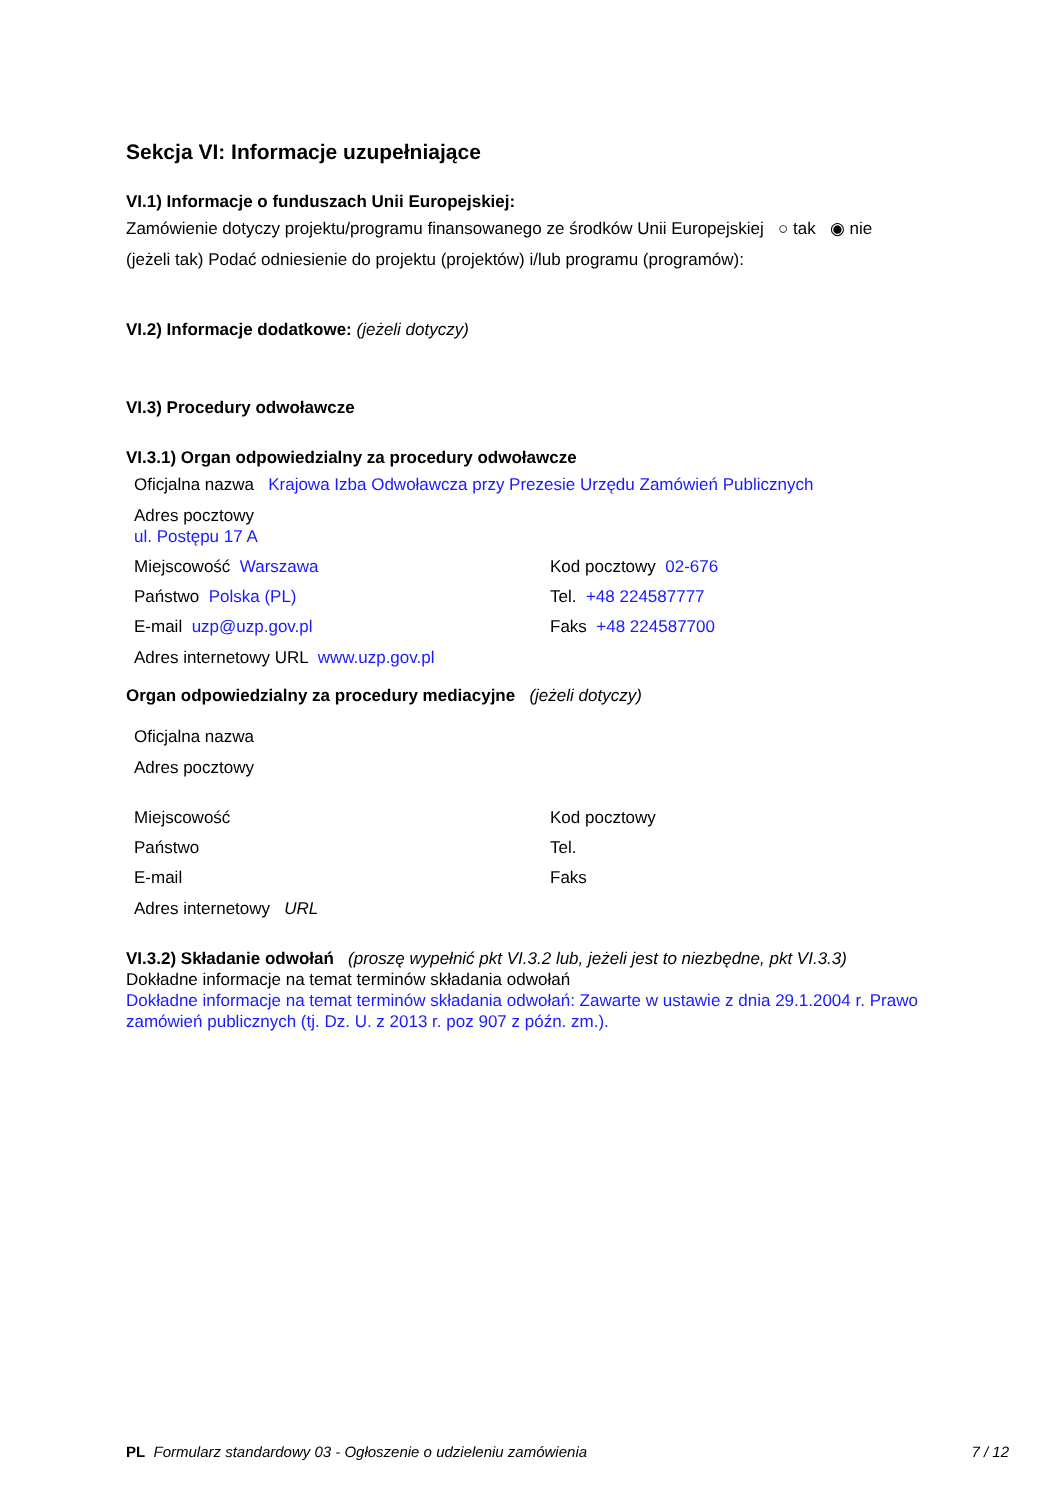Sekcja VI: Informacje uzupełniające
VI.1) Informacje o funduszach Unii Europejskiej:
Zamówienie dotyczy projektu/programu finansowanego ze środków Unii Europejskiej ○ tak ◉ nie
(jeżeli tak) Podać odniesienie do projektu (projektów) i/lub programu (programów):
VI.2) Informacje dodatkowe: (jeżeli dotyczy)
VI.3) Procedury odwoławcze
VI.3.1) Organ odpowiedzialny za procedury odwoławcze
Oficjalna nazwa Krajowa Izba Odwoławcza przy Prezesie Urzędu Zamówień Publicznych
Adres pocztowy
ul. Postępu 17 A
Miejscowość Warszawa Kod pocztowy 02-676
Państwo Polska (PL) Tel. +48 224587777
E-mail uzp@uzp.gov.pl Faks +48 224587700
Adres internetowy URL www.uzp.gov.pl
Organ odpowiedzialny za procedury mediacyjne (jeżeli dotyczy)
Oficjalna nazwa
Adres pocztowy
Miejscowość Kod pocztowy
Państwo Tel.
E-mail Faks
Adres internetowy URL
VI.3.2) Składanie odwołań (proszę wypełnić pkt VI.3.2 lub, jeżeli jest to niezbędne, pkt VI.3.3)
Dokładne informacje na temat terminów składania odwołań
Dokładne informacje na temat terminów składania odwołań: Zawarte w ustawie z dnia 29.1.2004 r. Prawo zamówień publicznych (tj. Dz. U. z 2013 r. poz 907 z późn. zm.).
PL Formularz standardowy 03 - Ogłoszenie o udzieleniu zamówienia 7 / 12